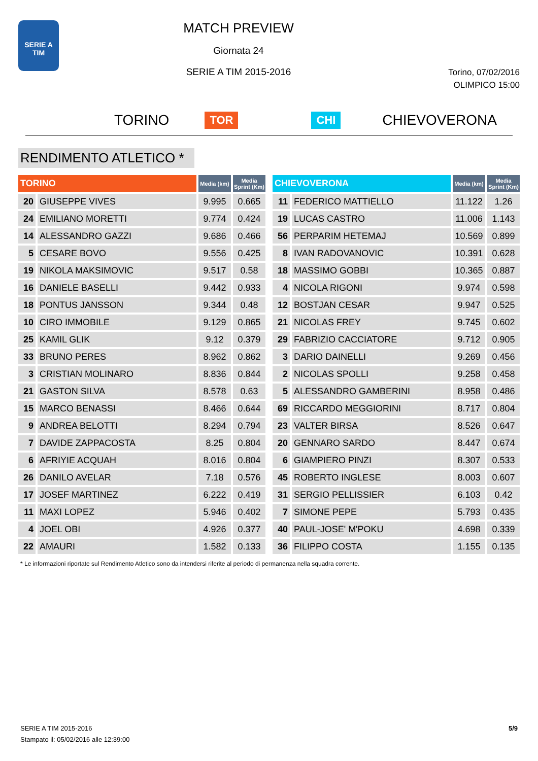SERIE A TIM
MATCH PREVIEW
Giornata 24
SERIE A TIM 2015-2016
Torino, 07/02/2016
OLIMPICO 15:00
TORINO TOR CHI CHIEVOVERONA
RENDIMENTO ATLETICO *
| TORINO | | Media (km) | Media Sprint (Km) |
| --- | --- | --- | --- |
| 20 | GIUSEPPE VIVES | 9.995 | 0.665 |
| 24 | EMILIANO MORETTI | 9.774 | 0.424 |
| 14 | ALESSANDRO GAZZI | 9.686 | 0.466 |
| 5 | CESARE BOVO | 9.556 | 0.425 |
| 19 | NIKOLA MAKSIMOVIC | 9.517 | 0.58 |
| 16 | DANIELE BASELLI | 9.442 | 0.933 |
| 18 | PONTUS JANSSON | 9.344 | 0.48 |
| 10 | CIRO IMMOBILE | 9.129 | 0.865 |
| 25 | KAMIL GLIK | 9.12 | 0.379 |
| 33 | BRUNO PERES | 8.962 | 0.862 |
| 3 | CRISTIAN MOLINARO | 8.836 | 0.844 |
| 21 | GASTON SILVA | 8.578 | 0.63 |
| 15 | MARCO BENASSI | 8.466 | 0.644 |
| 9 | ANDREA BELOTTI | 8.294 | 0.794 |
| 7 | DAVIDE ZAPPACOSTA | 8.25 | 0.804 |
| 6 | AFRIYIE ACQUAH | 8.016 | 0.804 |
| 26 | DANILO AVELAR | 7.18 | 0.576 |
| 17 | JOSEF MARTINEZ | 6.222 | 0.419 |
| 11 | MAXI LOPEZ | 5.946 | 0.402 |
| 4 | JOEL OBI | 4.926 | 0.377 |
| 22 | AMAURI | 1.582 | 0.133 |
| CHIEVOVERONA | | Media (km) | Media Sprint (Km) |
| --- | --- | --- | --- |
| 11 | FEDERICO MATTIELLO | 11.122 | 1.26 |
| 19 | LUCAS CASTRO | 11.006 | 1.143 |
| 56 | PERPARIM HETEMAJ | 10.569 | 0.899 |
| 8 | IVAN RADOVANOVIC | 10.391 | 0.628 |
| 18 | MASSIMO GOBBI | 10.365 | 0.887 |
| 4 | NICOLA RIGONI | 9.974 | 0.598 |
| 12 | BOSTJAN CESAR | 9.947 | 0.525 |
| 21 | NICOLAS FREY | 9.745 | 0.602 |
| 29 | FABRIZIO CACCIATORE | 9.712 | 0.905 |
| 3 | DARIO DAINELLI | 9.269 | 0.456 |
| 2 | NICOLAS SPOLLI | 9.258 | 0.458 |
| 5 | ALESSANDRO GAMBERINI | 8.958 | 0.486 |
| 69 | RICCARDO MEGGIORINI | 8.717 | 0.804 |
| 23 | VALTER BIRSA | 8.526 | 0.647 |
| 20 | GENNARO SARDO | 8.447 | 0.674 |
| 6 | GIAMPIERO PINZI | 8.307 | 0.533 |
| 45 | ROBERTO INGLESE | 8.003 | 0.607 |
| 31 | SERGIO PELLISSIER | 6.103 | 0.42 |
| 7 | SIMONE PEPE | 5.793 | 0.435 |
| 40 | PAUL-JOSE' M'POKU | 4.698 | 0.339 |
| 36 | FILIPPO COSTA | 1.155 | 0.135 |
* Le informazioni riportate sul Rendimento Atletico sono da intendersi riferite al periodo di permanenza nella squadra corrente.
SERIE A TIM 2015-2016
Stampato il: 05/02/2016 alle 12:39:00
5/9